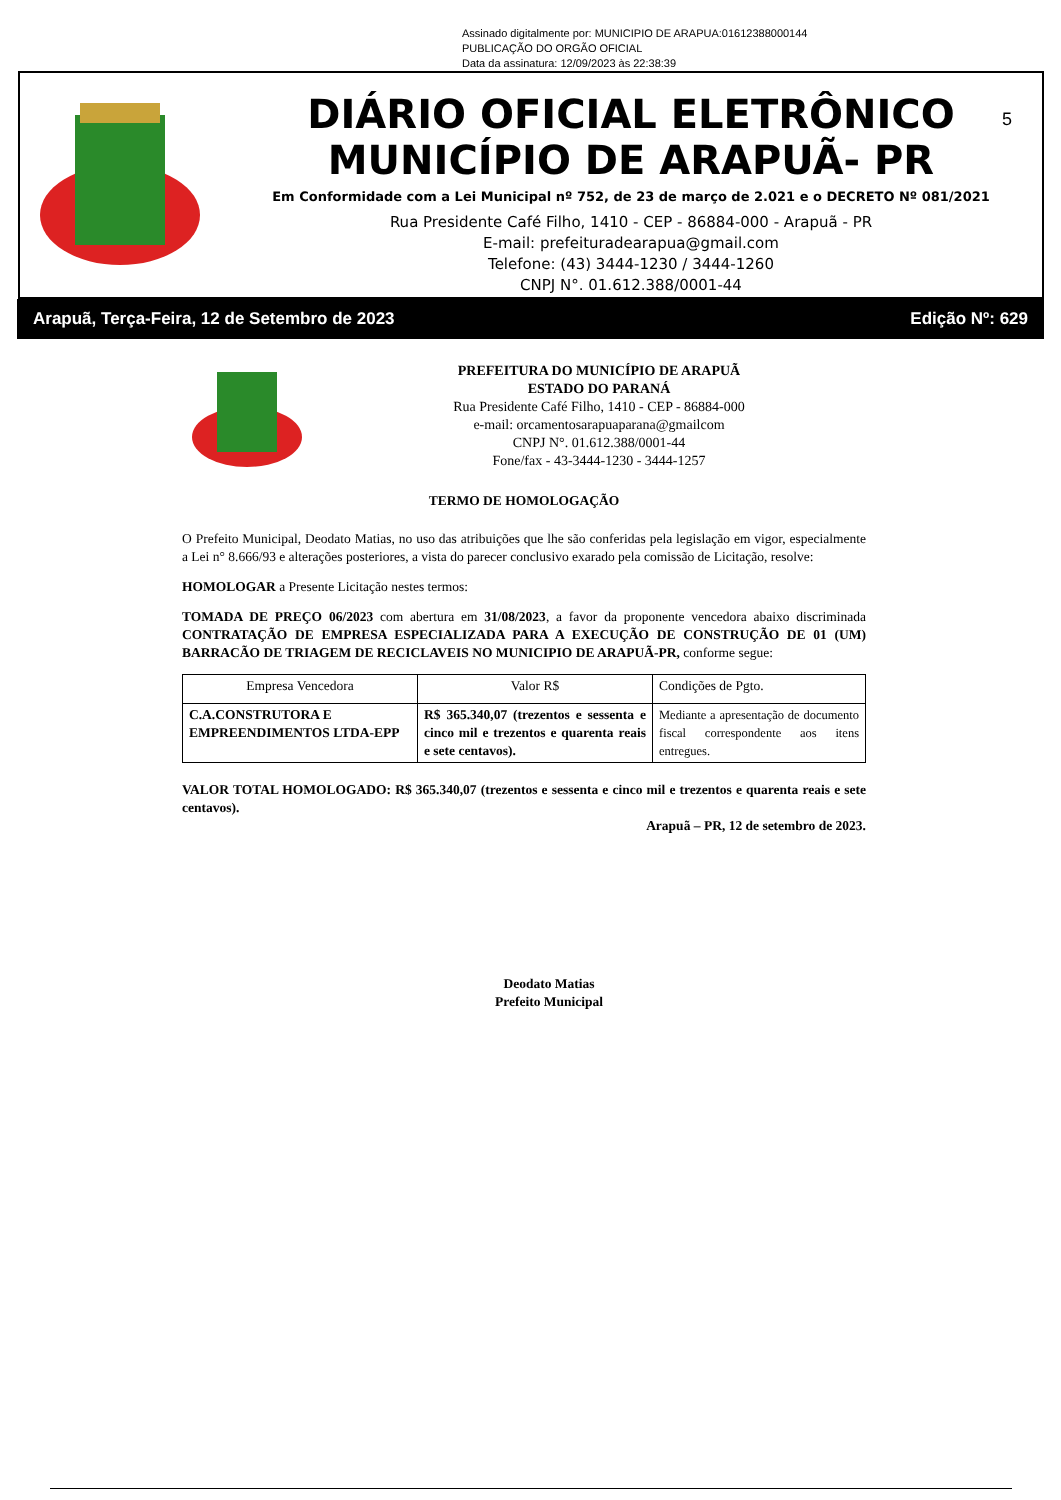Assinado digitalmente por: MUNICIPIO DE ARAPUA:01612388000144
PUBLICAÇÃO DO ORGÃO OFICIAL
Data da assinatura: 12/09/2023 às 22:38:39
DIÁRIO OFICIAL ELETRÔNICO
MUNICÍPIO DE ARAPUÃ- PR
Em Conformidade com a Lei Municipal nº 752, de 23 de março de 2.021 e o DECRETO Nº 081/2021
Rua Presidente Café Filho, 1410 - CEP - 86884-000 - Arapuã - PR
E-mail: prefeituradearapua@gmail.com
Telefone: (43) 3444-1230 / 3444-1260
CNPJ N°. 01.612.388/0001-44
5
Arapuã, Terça-Feira, 12 de Setembro de 2023 Edição Nº: 629
PREFEITURA DO MUNICÍPIO DE ARAPUÃ
ESTADO DO PARANÁ
Rua Presidente Café Filho, 1410 - CEP - 86884-000
e-mail: orcamentosarapuaparana@gmailcom
CNPJ N°. 01.612.388/0001-44
Fone/fax - 43-3444-1230 - 3444-1257
TERMO DE HOMOLOGAÇÃO
O Prefeito Municipal, Deodato Matias, no uso das atribuições que lhe são conferidas pela legislação em vigor, especialmente a Lei n° 8.666/93 e alterações posteriores, a vista do parecer conclusivo exarado pela comissão de Licitação, resolve:
HOMOLOGAR a Presente Licitação nestes termos:
TOMADA DE PREÇO 06/2023 com abertura em 31/08/2023, a favor da proponente vencedora abaixo discriminada CONTRATAÇÃO DE EMPRESA ESPECIALIZADA PARA A EXECUÇÃO DE CONSTRUÇÃO DE 01 (UM) BARRACÃO DE TRIAGEM DE RECICLAVEIS NO MUNICIPIO DE ARAPUÃ-PR, conforme segue:
| Empresa Vencedora | Valor R$ | Condições de Pgto. |
| C.A.CONSTRUTORA E EMPREENDIMENTOS LTDA-EPP | R$ 365.340,07 (trezentos e sessenta e cinco mil e trezentos e quarenta reais e sete centavos). | Mediante a apresentação de documento fiscal correspondente aos itens entregues. |
VALOR TOTAL HOMOLOGADO: R$ 365.340,07 (trezentos e sessenta e cinco mil e trezentos e quarenta reais e sete centavos).
Arapuã – PR, 12 de setembro de 2023.
Deodato Matias
Prefeito Municipal